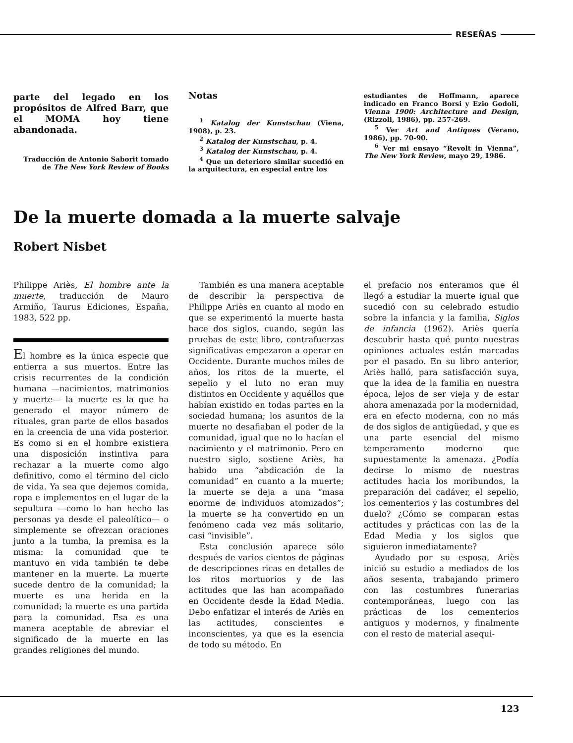RESEÑAS
parte del legado en los propósitos de Alfred Barr, que el MOMA hoy tiene abandonada.
Traducción de Antonio Saborit tomado de The New York Review of Books
Notas
<sup>1</sup> Katalog der Kunstschau (Viena, 1908), p. 23.
<sup>2</sup> Katalog der Kunstschau, p. 4.
<sup>3</sup> Katalog der Kunstschau, p. 4.
<sup>4</sup> Que un deterioro similar sucedió en la arquitectura, en especial entre los
estudiantes de Hoffmann, aparece indicado en Franco Borsi y Ezio Godoli, Vienna 1900: Architecture and Design, (Rizzoli, 1986), pp. 257-269.
<sup>5</sup> Ver Art and Antiques (Verano, 1986), pp. 70-90.
<sup>6</sup> Ver mi ensayo “Revolt in Vienna”, The New York Review, mayo 29, 1986.
De la muerte domada a la muerte salvaje
Robert Nisbet
Philippe Ariès, El hombre ante la muerte, traducción de Mauro Armiño, Taurus Ediciones, España, 1983, 522 pp.
El hombre es la única especie que entierra a sus muertos. Entre las crisis recurrentes de la condición humana —nacimientos, matrimonios y muerte— la muerte es la que ha generado el mayor número de rituales, gran parte de ellos basados en la creencia de una vida posterior. Es como si en el hombre existiera una disposición instintiva para rechazar a la muerte como algo definitivo, como el término del ciclo de vida. Ya sea que dejemos comida, ropa e implementos en el lugar de la sepultura —como lo han hecho las personas ya desde el paleolítico— o simplemente se ofrezcan oraciones junto a la tumba, la premisa es la misma: la comunidad que te mantuvo en vida también te debe mantener en la muerte. La muerte sucede dentro de la comunidad; la muerte es una herida en la comunidad; la muerte es una partida para la comunidad. Esa es una manera aceptable de abreviar el significado de la muerte en las grandes religiones del mundo.
También es una manera aceptable de describir la perspectiva de Philippe Ariès en cuanto al modo en que se experimentó la muerte hasta hace dos siglos, cuando, según las pruebas de este libro, contrafuerzas significativas empezaron a operar en Occidente. Durante muchos miles de años, los ritos de la muerte, el sepelio y el luto no eran muy distintos en Occidente y aquéllos que habían existido en todas partes en la sociedad humana; los asuntos de la muerte no desafiaban el poder de la comunidad, igual que no lo hacían el nacimiento y el matrimonio. Pero en nuestro siglo, sostiene Ariès, ha habido una “abdicación de la comunidad” en cuanto a la muerte; la muerte se deja a una “masa enorme de individuos atomizados”; la muerte se ha convertido en un fenómeno cada vez más solitario, casi “invisible”.
Esta conclusión aparece sólo después de varios cientos de páginas de descripciones ricas en detalles de los ritos mortuorios y de las actitudes que las han acompañado en Occidente desde la Edad Media. Debo enfatizar el interés de Ariès en las actitudes, conscientes e inconscientes, ya que es la esencia de todo su método. En
el prefacio nos enteramos que él llegó a estudiar la muerte igual que sucedió con su celebrado estudio sobre la infancia y la familia, Siglos de infancia (1962). Ariès quería descubrir hasta qué punto nuestras opiniones actuales están marcadas por el pasado. En su libro anterior, Ariès halló, para satisfacción suya, que la idea de la familia en nuestra época, lejos de ser vieja y de estar ahora amenazada por la modernidad, era en efecto moderna, con no más de dos siglos de antigüedad, y que es una parte esencial del mismo temperamento moderno que supuestamente la amenaza. ¿Podía decirse lo mismo de nuestras actitudes hacia los moribundos, la preparación del cadáver, el sepelio, los cementerios y las costumbres del duelo? ¿Cómo se comparan estas actitudes y prácticas con las de la Edad Media y los siglos que siguieron inmediatamente?
Ayudado por su esposa, Ariès inició su estudio a mediados de los años sesenta, trabajando primero con las costumbres funerarias contemporáneas, luego con las prácticas de los cementerios antiguos y modernos, y finalmente con el resto de material asequi-
123